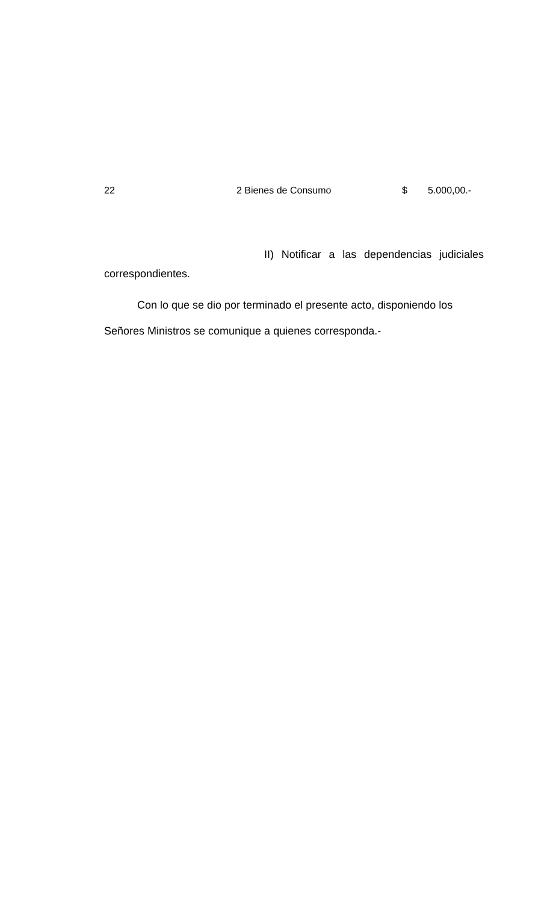| 22 | 2 Bienes de Consumo | $ | 5.000,00.- |
II) Notificar a las dependencias judiciales correspondientes.
Con lo que se dio por terminado el presente acto, disponiendo los Señores Ministros se comunique a quienes corresponda.-